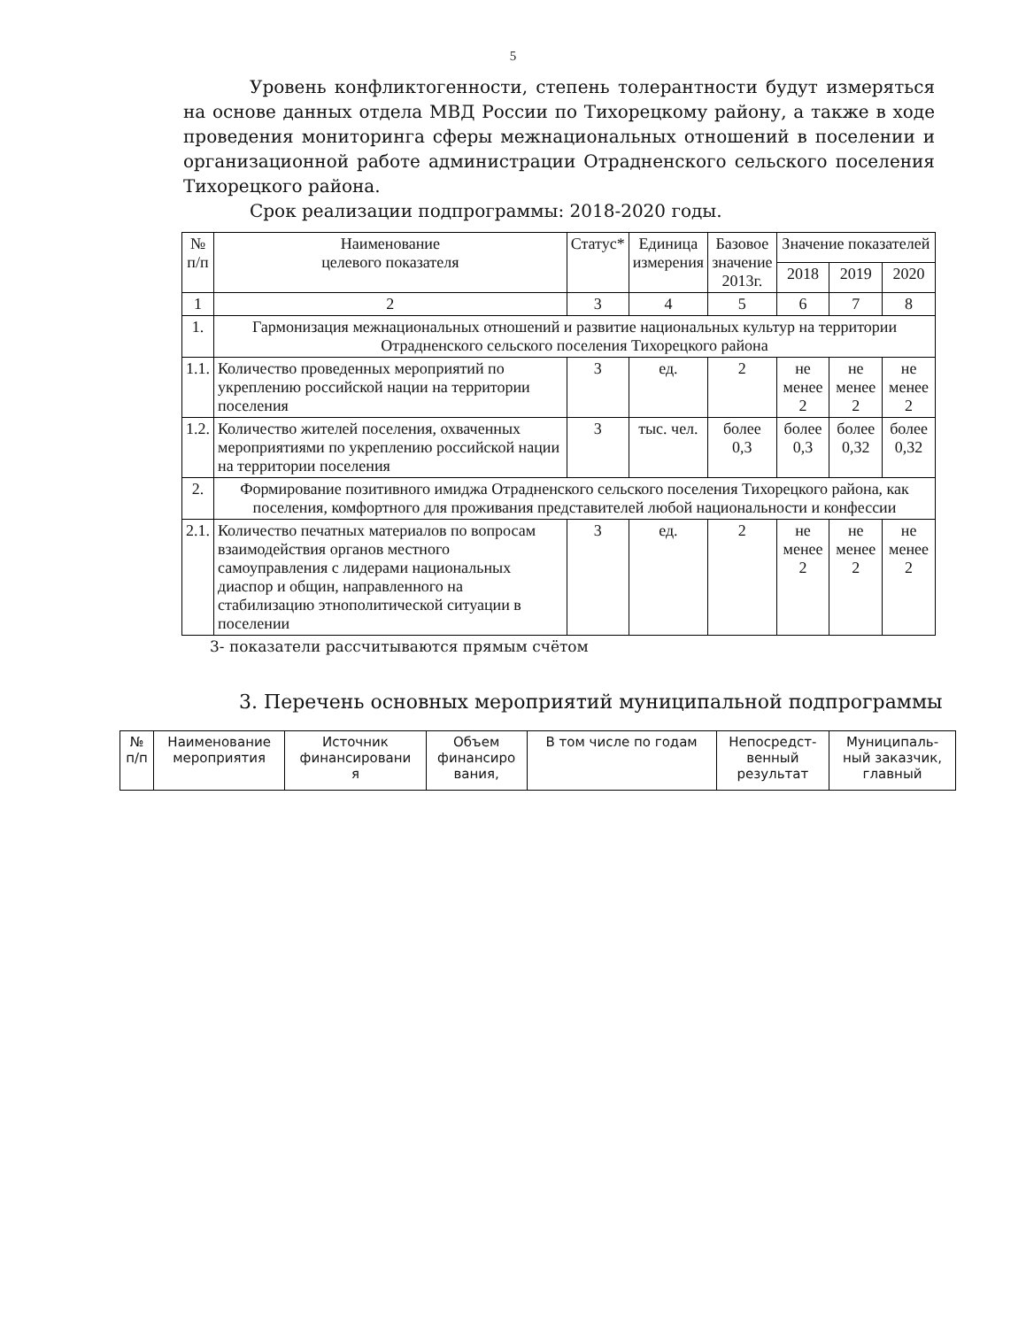5
Уровень конфликтогенности, степень толерантности будут измеряться на основе данных отдела МВД России по Тихорецкому району, а также в ходе проведения мониторинга сферы межнациональных отношений в поселении и организационной работе администрации Отрадненского сельского поселения Тихорецкого района.
Срок реализации подпрограммы: 2018-2020 годы.
| № п/п | Наименование целевого показателя | Статус* | Единица измерения | Базовое значение 2013г. | Значение показателей | | |
| --- | --- | --- | --- | --- | --- | --- | --- |
| | | | | | 2018 | 2019 | 2020 |
| 1 | 2 | 3 | 4 | 5 | 6 | 7 | 8 |
| 1. | Гармонизация межнациональных отношений и развитие национальных культур на территории Отрадненского сельского поселения Тихорецкого района | | | | | | |
| 1.1. | Количество проведенных мероприятий по укреплению российской нации на территории поселения | 3 | ед. | 2 | не менее 2 | не менее 2 | не менее 2 |
| 1.2. | Количество жителей поселения, охваченных мероприятиями по укреплению российской нации на территории поселения | 3 | тыс. чел. | более 0,3 | более 0,3 | более 0,32 | более 0,32 |
| 2. | Формирование позитивного имиджа Отрадненского сельского поселения Тихорецкого района, как поселения, комфортного для проживания представителей любой национальности и конфессии | | | | | | |
| 2.1. | Количество печатных материалов по вопросам взаимодействия органов местного самоуправления с лидерами национальных диаспор и общин, направленного на стабилизацию этнополитической ситуации в поселении | 3 | ед. | 2 | не менее 2 | не менее 2 | не менее 2 |
3- показатели рассчитываются прямым счётом
3. Перечень основных мероприятий муниципальной подпрограммы
| № п/п | Наименование мероприятия | Источник финансировани я | Объем финансиро вания, | В том числе по годам | Непосредст- венный результат | Муниципаль- ный заказчик, главный |
| --- | --- | --- | --- | --- | --- | --- |